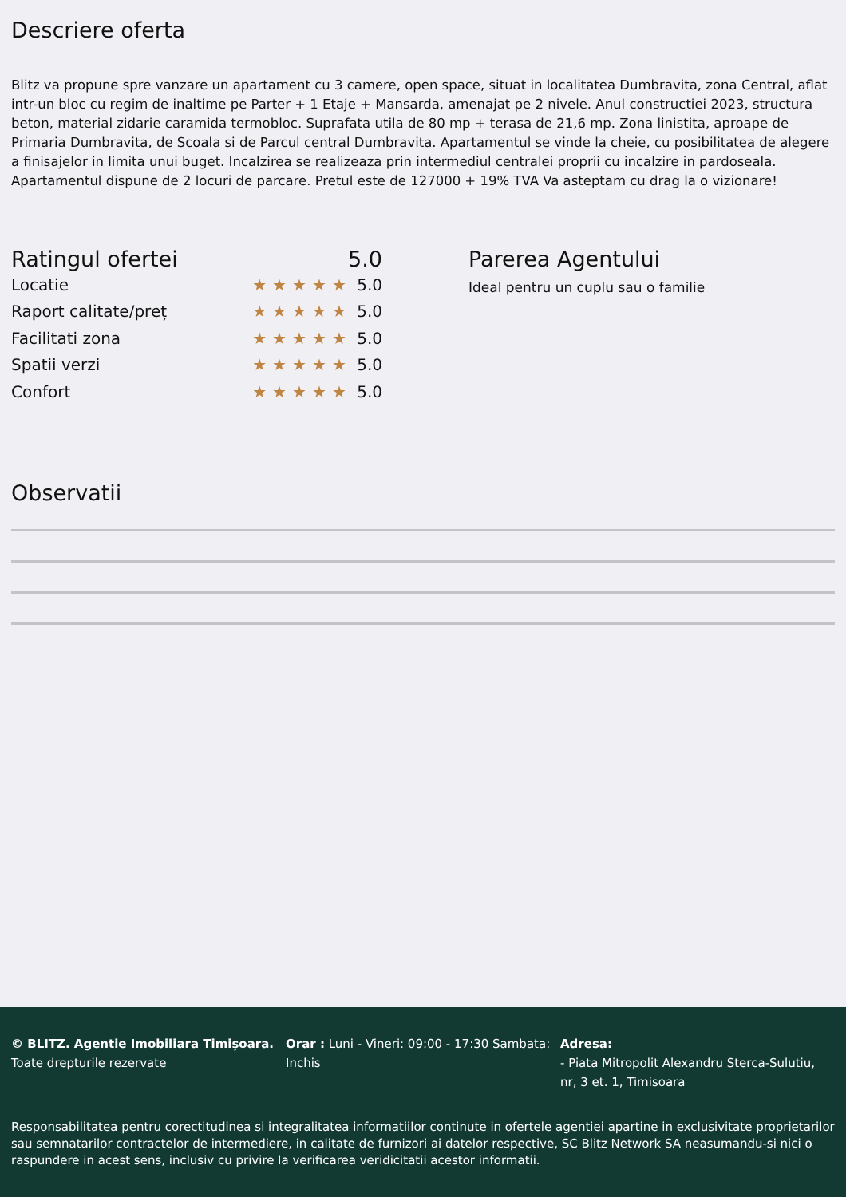Descriere oferta
Blitz va propune spre vanzare un apartament cu 3 camere, open space, situat in localitatea Dumbravita, zona Central, aflat intr-un bloc cu regim de inaltime pe Parter + 1 Etaje + Mansarda, amenajat pe 2 nivele. Anul constructiei 2023, structura beton, material zidarie caramida termobloc. Suprafata utila de 80 mp + terasa de 21,6 mp. Zona linistita, aproape de Primaria Dumbravita, de Scoala si de Parcul central Dumbravita. Apartamentul se vinde la cheie, cu posibilitatea de alegere a finisajelor in limita unui buget. Incalzirea se realizeaza prin intermediul centralei proprii cu incalzire in pardoseala. Apartamentul dispune de 2 locuri de parcare. Pretul este de 127000 + 19% TVA Va asteptam cu drag la o vizionare!
Ratingul ofertei 5.0
Locatie ★★★★★ 5.0
Raport calitate/preț ★★★★★ 5.0
Facilitati zona ★★★★★ 5.0
Spatii verzi ★★★★★ 5.0
Confort ★★★★★ 5.0
Parerea Agentului
Ideal pentru un cuplu sau o familie
Observatii
© BLITZ. Agentie Imobiliara Timișoara.
Toate drepturile rezervate
Orar : Luni - Vineri: 09:00 - 17:30 Sambata: Inchis
Adresa:
- Piata Mitropolit Alexandru Sterca-Sulutiu, nr, 3 et. 1, Timisoara
Responsabilitatea pentru corectitudinea si integralitatea informatiilor continute in ofertele agentiei apartine in exclusivitate proprietarilor sau semnatarilor contractelor de intermediere, in calitate de furnizori ai datelor respective, SC Blitz Network SA neasumandu-si nici o raspundere in acest sens, inclusiv cu privire la verificarea veridicitatii acestor informatii.